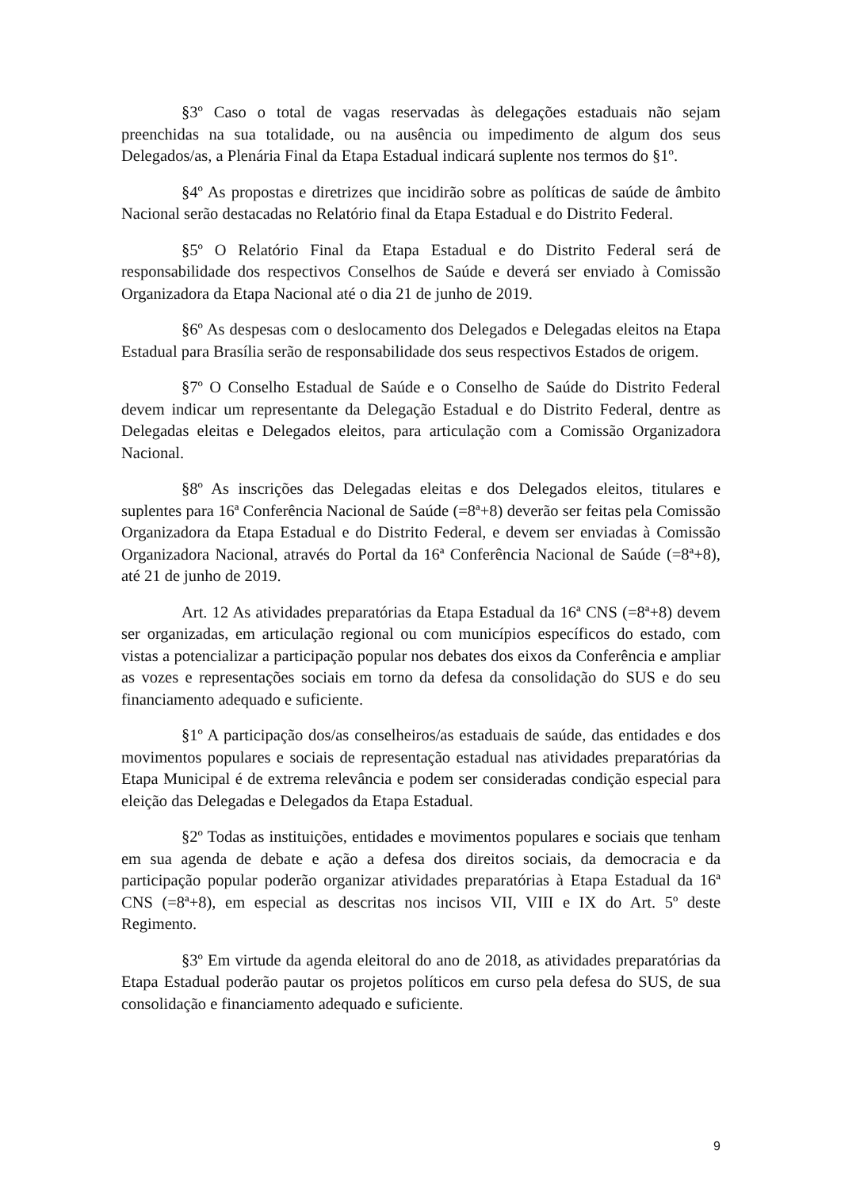§3º Caso o total de vagas reservadas às delegações estaduais não sejam preenchidas na sua totalidade, ou na ausência ou impedimento de algum dos seus Delegados/as, a Plenária Final da Etapa Estadual indicará suplente nos termos do §1º.
§4º As propostas e diretrizes que incidirão sobre as políticas de saúde de âmbito Nacional serão destacadas no Relatório final da Etapa Estadual e do Distrito Federal.
§5º O Relatório Final da Etapa Estadual e do Distrito Federal será de responsabilidade dos respectivos Conselhos de Saúde e deverá ser enviado à Comissão Organizadora da Etapa Nacional até o dia 21 de junho de 2019.
§6º As despesas com o deslocamento dos Delegados e Delegadas eleitos na Etapa Estadual para Brasília serão de responsabilidade dos seus respectivos Estados de origem.
§7º O Conselho Estadual de Saúde e o Conselho de Saúde do Distrito Federal devem indicar um representante da Delegação Estadual e do Distrito Federal, dentre as Delegadas eleitas e Delegados eleitos, para articulação com a Comissão Organizadora Nacional.
§8º As inscrições das Delegadas eleitas e dos Delegados eleitos, titulares e suplentes para 16ª Conferência Nacional de Saúde (=8ª+8) deverão ser feitas pela Comissão Organizadora da Etapa Estadual e do Distrito Federal, e devem ser enviadas à Comissão Organizadora Nacional, através do Portal da 16ª Conferência Nacional de Saúde (=8ª+8), até 21 de junho de 2019.
Art. 12 As atividades preparatórias da Etapa Estadual da 16ª CNS (=8ª+8) devem ser organizadas, em articulação regional ou com municípios específicos do estado, com vistas a potencializar a participação popular nos debates dos eixos da Conferência e ampliar as vozes e representações sociais em torno da defesa da consolidação do SUS e do seu financiamento adequado e suficiente.
§1º A participação dos/as conselheiros/as estaduais de saúde, das entidades e dos movimentos populares e sociais de representação estadual nas atividades preparatórias da Etapa Municipal é de extrema relevância e podem ser consideradas condição especial para eleição das Delegadas e Delegados da Etapa Estadual.
§2º Todas as instituições, entidades e movimentos populares e sociais que tenham em sua agenda de debate e ação a defesa dos direitos sociais, da democracia e da participação popular poderão organizar atividades preparatórias à Etapa Estadual da 16ª CNS (=8ª+8), em especial as descritas nos incisos VII, VIII e IX do Art. 5º deste Regimento.
§3º Em virtude da agenda eleitoral do ano de 2018, as atividades preparatórias da Etapa Estadual poderão pautar os projetos políticos em curso pela defesa do SUS, de sua consolidação e financiamento adequado e suficiente.
9